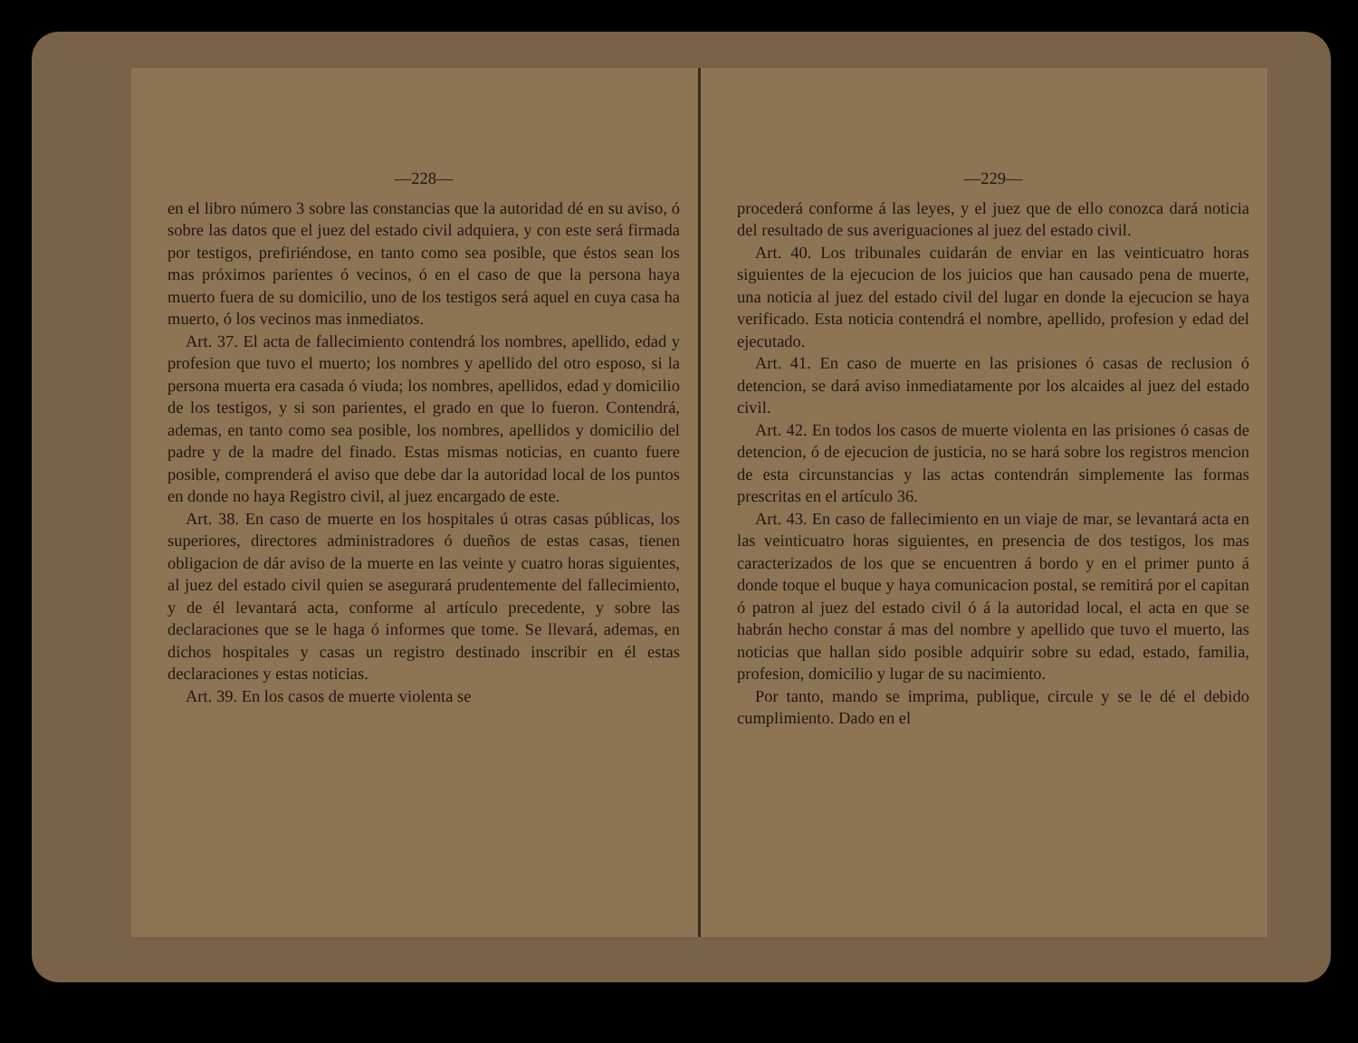—228—
en el libro número 3 sobre las constancias que la autoridad dé en su aviso, ó sobre las datos que el juez del estado civil adquiera, y con este será firmada por testigos, prefiriéndose, en tanto como sea posible, que éstos sean los mas próximos parientes ó vecinos, ó en el caso de que la persona haya muerto fuera de su domicilio, uno de los testigos será aquel en cuya casa ha muerto, ó los vecinos mas inmediatos.
Art. 37. El acta de fallecimiento contendrá los nombres, apellido, edad y profesion que tuvo el muerto; los nombres y apellido del otro esposo, si la persona muerta era casada ó viuda; los nombres, apellidos, edad y domicilio de los testigos, y si son parientes, el grado en que lo fueron. Contendrá, ademas, en tanto como sea posible, los nombres, apellidos y domicilio del padre y de la madre del finado. Estas mismas noticias, en cuanto fuere posible, comprenderá el aviso que debe dar la autoridad local de los puntos en donde no haya Registro civil, al juez encargado de este.
Art. 38. En caso de muerte en los hospitales ú otras casas públicas, los superiores, directores administradores ó dueños de estas casas, tienen obligacion de dár aviso de la muerte en las veinte y cuatro horas siguientes, al juez del estado civil quien se asegurará prudentemente del fallecimiento, y de él levantará acta, conforme al artículo precedente, y sobre las declaraciones que se le haga ó informes que tome. Se llevará, ademas, en dichos hospitales y casas un registro destinado inscribir en él estas declaraciones y estas noticias.
Art. 39. En los casos de muerte violenta se
—229—
procederá conforme á las leyes, y el juez que de ello conozca dará noticia del resultado de sus averiguaciones al juez del estado civil.
Art. 40. Los tribunales cuidarán de enviar en las veinticuatro horas siguientes de la ejecucion de los juicios que han causado pena de muerte, una noticia al juez del estado civil del lugar en donde la ejecucion se haya verificado. Esta noticia contendrá el nombre, apellido, profesion y edad del ejecutado.
Art. 41. En caso de muerte en las prisiones ó casas de reclusion ó detencion, se dará aviso inmediatamente por los alcaides al juez del estado civil.
Art. 42. En todos los casos de muerte violenta en las prisiones ó casas de detencion, ó de ejecucion de justicia, no se hará sobre los registros mencion de esta circunstancias y las actas contendrán simplemente las formas prescritas en el artículo 36.
Art. 43. En caso de fallecimiento en un viaje de mar, se levantará acta en las veinticuatro horas siguientes, en presencia de dos testigos, los mas caracterizados de los que se encuentren á bordo y en el primer punto á donde toque el buque y haya comunicacion postal, se remitirá por el capitan ó patron al juez del estado civil ó á la autoridad local, el acta en que se habrán hecho constar á mas del nombre y apellido que tuvo el muerto, las noticias que hallan sido posible adquirir sobre su edad, estado, familia, profesion, domicilio y lugar de su nacimiento.
Por tanto, mando se imprima, publique, circule y se le dé el debido cumplimiento. Dado en el